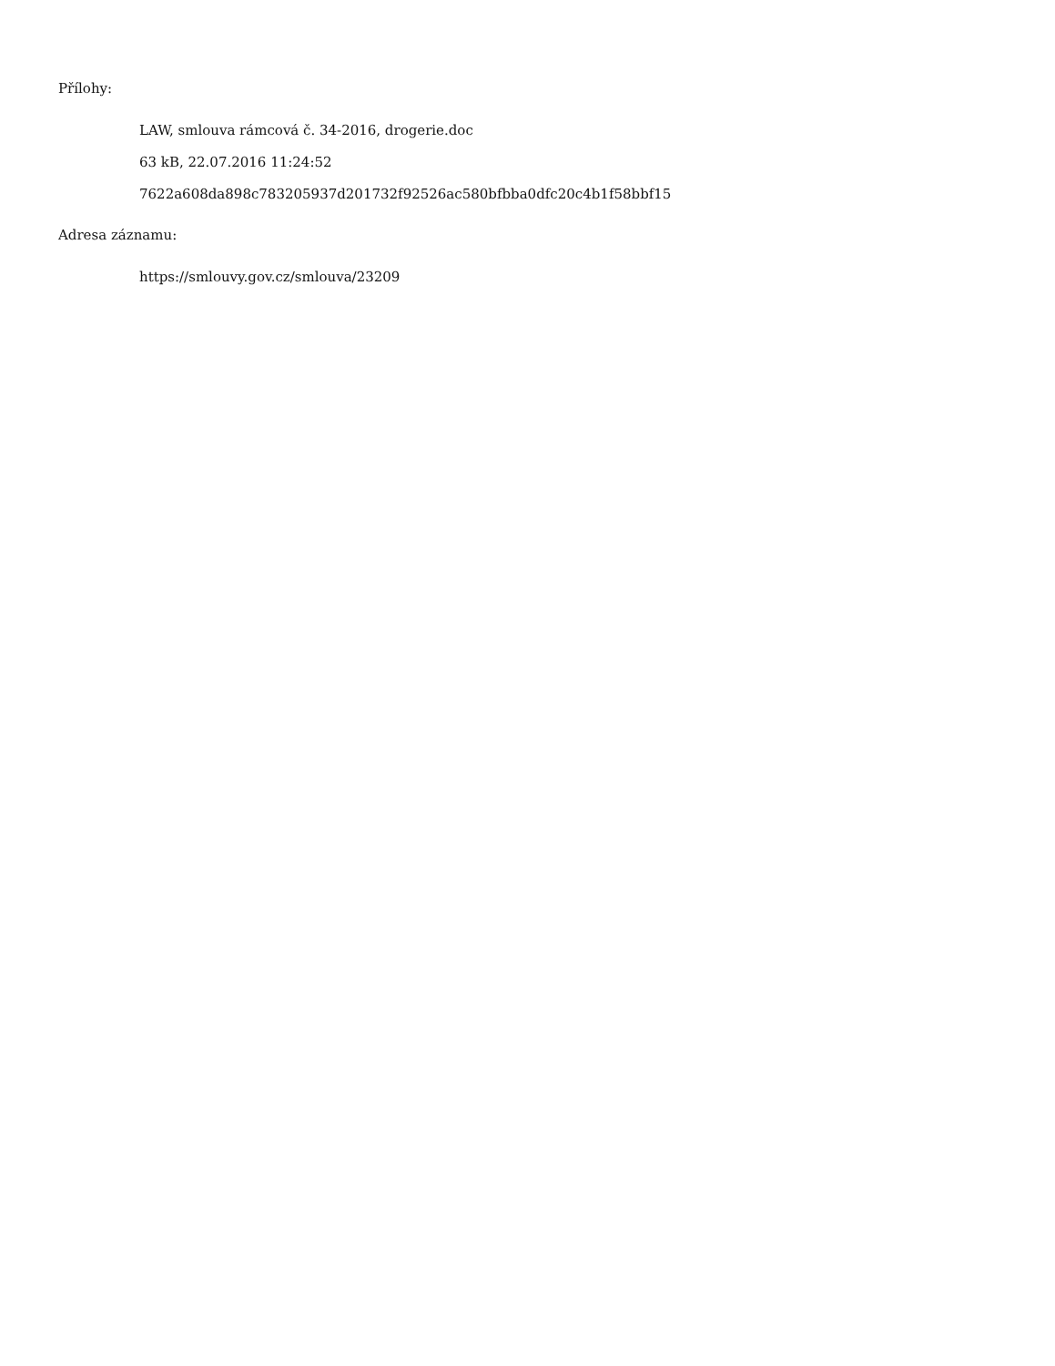Přílohy:
LAW, smlouva rámcová č. 34-2016, drogerie.doc
63 kB, 22.07.2016 11:24:52
7622a608da898c783205937d201732f92526ac580bfbba0dfc20c4b1f58bbf15
Adresa záznamu:
https://smlouvy.gov.cz/smlouva/23209